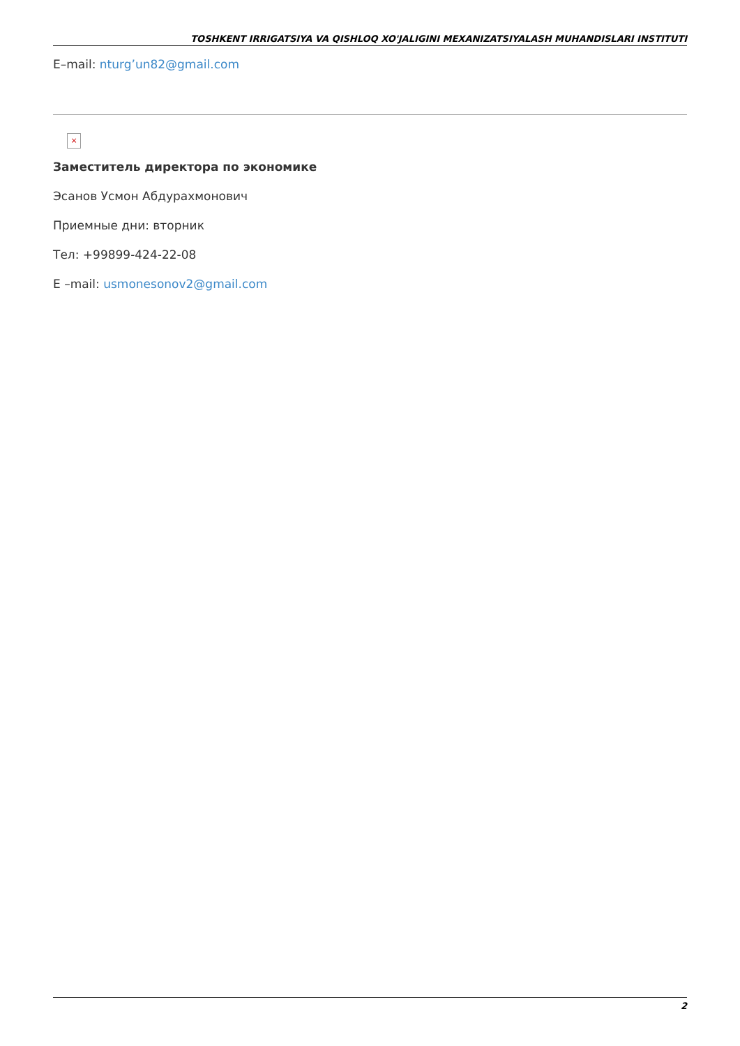TOSHKENT IRRIGATSIYA VA QISHLOQ XO'JALIGINI MEXANIZATSIYALASH MUHANDISLARI INSTITUTI
E–mail: nturg’un82@gmail.com
×
Заместитель директора по экономике
Эсанов Усмон Абдурахмонович
Приемные дни: вторник
Тел: +99899-424-22-08
E –mail: usmonesonov2@gmail.com
2